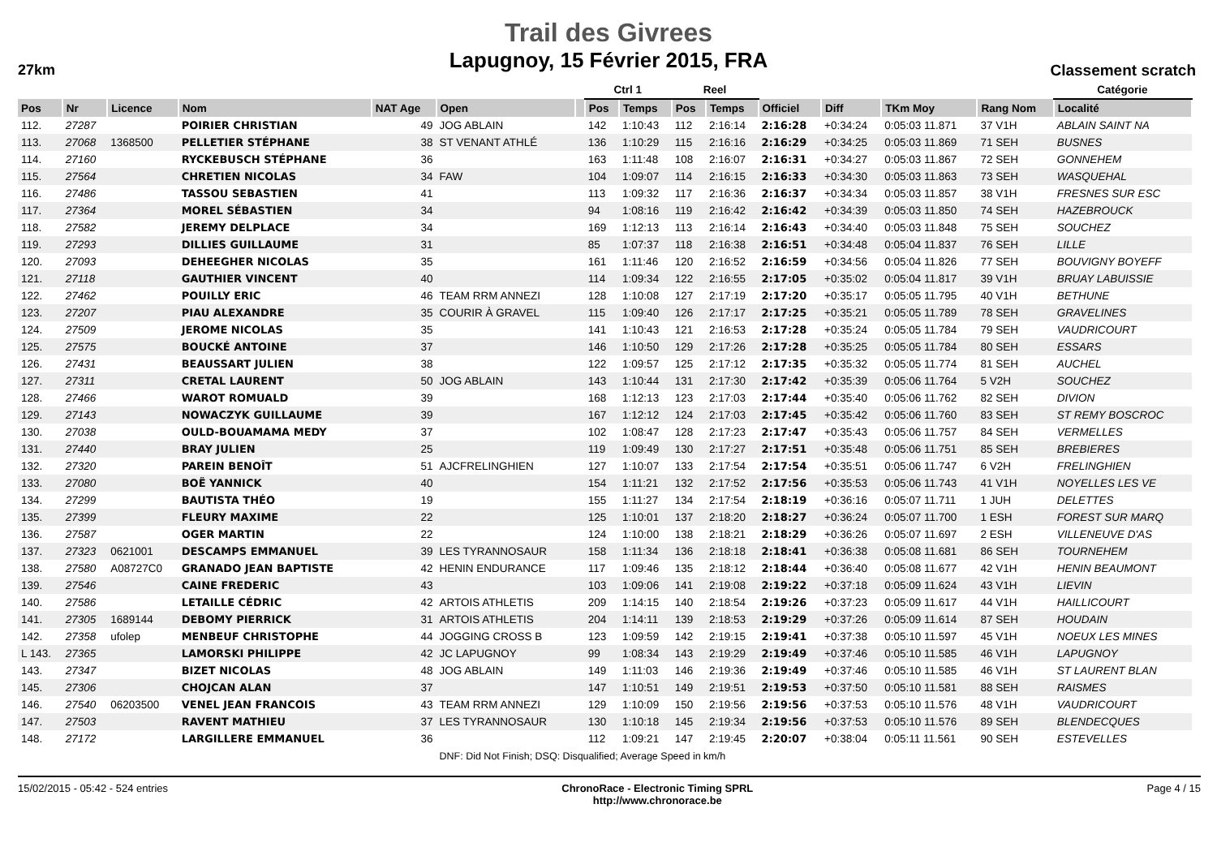Trail des Givrees
Lapugnoy, 15 Février 2015, FRA
27km Classement scratch
| | | | | | | | Ctrl 1 | | Reel | | | | | | Catégorie | |
| --- | --- | --- | --- | --- | --- | --- | --- | --- | --- | --- | --- | --- | --- | --- | --- | --- |
| Pos | Nr | Licence | Nom | NAT Age | Open | | Pos | Temps | Pos | Temps | Officiel | Diff | TKm Moy | Rang Nom | Localité | |
| 112. | 27287 | | POIRIER CHRISTIAN | 49 | JOG ABLAIN | | 142 | 1:10:43 | 112 | 2:16:14 | 2:16:28 | +0:34:24 | 0:05:03 11.871 | 37 V1H | ABLAIN SAINT NA | |
| 113. | 27068 | 1368500 | PELLETIER STÉPHANE | 38 | ST VENANT ATHLÉ | | 136 | 1:10:29 | 115 | 2:16:16 | 2:16:29 | +0:34:25 | 0:05:03 11.869 | 71 SEH | BUSNES | |
| 114. | 27160 | | RYCKEBUSCH STÉPHANE | 36 | | | 163 | 1:11:48 | 108 | 2:16:07 | 2:16:31 | +0:34:27 | 0:05:03 11.867 | 72 SEH | GONNEHEM | |
| 115. | 27564 | | CHRETIEN NICOLAS | 34 | FAW | | 104 | 1:09:07 | 114 | 2:16:15 | 2:16:33 | +0:34:30 | 0:05:03 11.863 | 73 SEH | WASQUEHAL | |
| 116. | 27486 | | TASSOU SEBASTIEN | 41 | | | 113 | 1:09:32 | 117 | 2:16:36 | 2:16:37 | +0:34:34 | 0:05:03 11.857 | 38 V1H | FRESNES SUR ESC | |
| 117. | 27364 | | MOREL SÉBASTIEN | 34 | | | 94 | 1:08:16 | 119 | 2:16:42 | 2:16:42 | +0:34:39 | 0:05:03 11.850 | 74 SEH | HAZEBROUCK | |
| 118. | 27582 | | JEREMY DELPLACE | 34 | | | 169 | 1:12:13 | 113 | 2:16:14 | 2:16:43 | +0:34:40 | 0:05:03 11.848 | 75 SEH | SOUCHEZ | |
| 119. | 27293 | | DILLIES GUILLAUME | 31 | | | 85 | 1:07:37 | 118 | 2:16:38 | 2:16:51 | +0:34:48 | 0:05:04 11.837 | 76 SEH | LILLE | |
| 120. | 27093 | | DEHEEGHER NICOLAS | 35 | | | 161 | 1:11:46 | 120 | 2:16:52 | 2:16:59 | +0:34:56 | 0:05:04 11.826 | 77 SEH | BOUVIGNY BOYEFF | |
| 121. | 27118 | | GAUTHIER VINCENT | 40 | | | 114 | 1:09:34 | 122 | 2:16:55 | 2:17:05 | +0:35:02 | 0:05:04 11.817 | 39 V1H | BRUAY LABUISSIE | |
| 122. | 27462 | | POUILLY ERIC | 46 | TEAM RRM ANNEZI | | 128 | 1:10:08 | 127 | 2:17:19 | 2:17:20 | +0:35:17 | 0:05:05 11.795 | 40 V1H | BETHUNE | |
| 123. | 27207 | | PIAU ALEXANDRE | 35 | COURIR À GRAVEL | | 115 | 1:09:40 | 126 | 2:17:17 | 2:17:25 | +0:35:21 | 0:05:05 11.789 | 78 SEH | GRAVELINES | |
| 124. | 27509 | | JEROME NICOLAS | 35 | | | 141 | 1:10:43 | 121 | 2:16:53 | 2:17:28 | +0:35:24 | 0:05:05 11.784 | 79 SEH | VAUDRICOURT | |
| 125. | 27575 | | BOUCKÉ ANTOINE | 37 | | | 146 | 1:10:50 | 129 | 2:17:26 | 2:17:28 | +0:35:25 | 0:05:05 11.784 | 80 SEH | ESSARS | |
| 126. | 27431 | | BEAUSSART JULIEN | 38 | | | 122 | 1:09:57 | 125 | 2:17:12 | 2:17:35 | +0:35:32 | 0:05:05 11.774 | 81 SEH | AUCHEL | |
| 127. | 27311 | | CRETAL LAURENT | 50 | JOG ABLAIN | | 143 | 1:10:44 | 131 | 2:17:30 | 2:17:42 | +0:35:39 | 0:05:06 11.764 | 5 V2H | SOUCHEZ | |
| 128. | 27466 | | WAROT ROMUALD | 39 | | | 168 | 1:12:13 | 123 | 2:17:03 | 2:17:44 | +0:35:40 | 0:05:06 11.762 | 82 SEH | DIVION | |
| 129. | 27143 | | NOWACZYK GUILLAUME | 39 | | | 167 | 1:12:12 | 124 | 2:17:03 | 2:17:45 | +0:35:42 | 0:05:06 11.760 | 83 SEH | ST REMY BOSCROC | |
| 130. | 27038 | | OULD-BOUAMAMA MEDY | 37 | | | 102 | 1:08:47 | 128 | 2:17:23 | 2:17:47 | +0:35:43 | 0:05:06 11.757 | 84 SEH | VERMELLES | |
| 131. | 27440 | | BRAY JULIEN | 25 | | | 119 | 1:09:49 | 130 | 2:17:27 | 2:17:51 | +0:35:48 | 0:05:06 11.751 | 85 SEH | BREBIERES | |
| 132. | 27320 | | PAREIN BENOÎT | 51 | AJCFRELINGHIEN | | 127 | 1:10:07 | 133 | 2:17:54 | 2:17:54 | +0:35:51 | 0:05:06 11.747 | 6 V2H | FRELINGHIEN | |
| 133. | 27080 | | BOË YANNICK | 40 | | | 154 | 1:11:21 | 132 | 2:17:52 | 2:17:56 | +0:35:53 | 0:05:06 11.743 | 41 V1H | NOYELLES LES VE | |
| 134. | 27299 | | BAUTISTA THÉO | 19 | | | 155 | 1:11:27 | 134 | 2:17:54 | 2:18:19 | +0:36:16 | 0:05:07 11.711 | 1 JUH | DELETTES | |
| 135. | 27399 | | FLEURY MAXIME | 22 | | | 125 | 1:10:01 | 137 | 2:18:20 | 2:18:27 | +0:36:24 | 0:05:07 11.700 | 1 ESH | FOREST SUR MARQ | |
| 136. | 27587 | | OGER MARTIN | 22 | | | 124 | 1:10:00 | 138 | 2:18:21 | 2:18:29 | +0:36:26 | 0:05:07 11.697 | 2 ESH | VILLENEUVE D'AS | |
| 137. | 27323 | 0621001 | DESCAMPS EMMANUEL | 39 | LES TYRANNOSAUR | | 158 | 1:11:34 | 136 | 2:18:18 | 2:18:41 | +0:36:38 | 0:05:08 11.681 | 86 SEH | TOURNEHEM | |
| 138. | 27580 | A08727C0 | GRANADO JEAN BAPTISTE | 42 | HENIN ENDURANCE | | 117 | 1:09:46 | 135 | 2:18:12 | 2:18:44 | +0:36:40 | 0:05:08 11.677 | 42 V1H | HENIN BEAUMONT | |
| 139. | 27546 | | CAINE FREDERIC | 43 | | | 103 | 1:09:06 | 141 | 2:19:08 | 2:19:22 | +0:37:18 | 0:05:09 11.624 | 43 V1H | LIEVIN | |
| 140. | 27586 | | LETAILLE CÉDRIC | 42 | ARTOIS ATHLETIS | | 209 | 1:14:15 | 140 | 2:18:54 | 2:19:26 | +0:37:23 | 0:05:09 11.617 | 44 V1H | HAILLICOURT | |
| 141. | 27305 | 1689144 | DEBOMY PIERRICK | 31 | ARTOIS ATHLETIS | | 204 | 1:14:11 | 139 | 2:18:53 | 2:19:29 | +0:37:26 | 0:05:09 11.614 | 87 SEH | HOUDAIN | |
| 142. | 27358 | ufolep | MENBEUF CHRISTOPHE | 44 | JOGGING CROSS B | | 123 | 1:09:59 | 142 | 2:19:15 | 2:19:41 | +0:37:38 | 0:05:10 11.597 | 45 V1H | NOEUX LES MINES | |
| L 143. | 27365 | | LAMORSKI PHILIPPE | 42 | JC LAPUGNOY | | 99 | 1:08:34 | 143 | 2:19:29 | 2:19:49 | +0:37:46 | 0:05:10 11.585 | 46 V1H | LAPUGNOY | |
| 143. | 27347 | | BIZET NICOLAS | 48 | JOG ABLAIN | | 149 | 1:11:03 | 146 | 2:19:36 | 2:19:49 | +0:37:46 | 0:05:10 11.585 | 46 V1H | ST LAURENT BLAN | |
| 145. | 27306 | | CHOJCAN ALAN | 37 | | | 147 | 1:10:51 | 149 | 2:19:51 | 2:19:53 | +0:37:50 | 0:05:10 11.581 | 88 SEH | RAISMES | |
| 146. | 27540 | 06203500 | VENEL JEAN FRANCOIS | 43 | TEAM RRM ANNEZI | | 129 | 1:10:09 | 150 | 2:19:56 | 2:19:56 | +0:37:53 | 0:05:10 11.576 | 48 V1H | VAUDRICOURT | |
| 147. | 27503 | | RAVENT MATHIEU | 37 | LES TYRANNOSAUR | | 130 | 1:10:18 | 145 | 2:19:34 | 2:19:56 | +0:37:53 | 0:05:10 11.576 | 89 SEH | BLENDECQUES | |
| 148. | 27172 | | LARGILLERE EMMANUEL | 36 | | | 112 | 1:09:21 | 147 | 2:19:45 | 2:20:07 | +0:38:04 | 0:05:11 11.561 | 90 SEH | ESTEVELLES | |
| | | | | | DNF: Did Not Finish; DSQ: Disqualified; Average Speed in km/h | | | | | | | | | | | |
15/02/2015 - 05:42 - 524 entries ChronoRace - Electronic Timing SPRL
http://www.chronorace.be Page 4 / 15